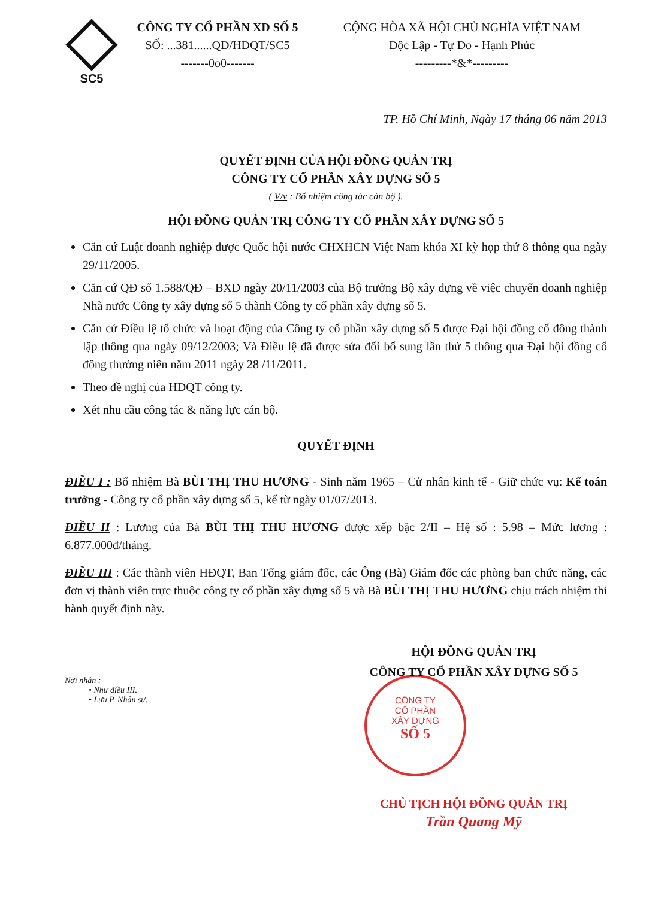SC5
CÔNG TY CỔ PHẦN XD SỐ 5
SỐ: ...381......QĐ/HĐQT/SC5
-------0o0-------
CỘNG HÒA XÃ HỘI CHỦ NGHĨA VIỆT NAM
Độc Lập - Tự Do - Hạnh Phúc
---------*&*---------
TP. Hồ Chí Minh, Ngày 17 tháng 06 năm 2013
QUYẾT ĐỊNH CỦA HỘI ĐỒNG QUẢN TRỊ
CÔNG TY CỔ PHẦN XÂY DỰNG SỐ 5
( V/v : Bổ nhiệm công tác cán bộ ).
HỘI ĐỒNG QUẢN TRỊ CÔNG TY CỔ PHẦN XÂY DỰNG SỐ 5
Căn cứ Luật doanh nghiệp được Quốc hội nước CHXHCN Việt Nam khóa XI kỳ họp thứ 8 thông qua ngày 29/11/2005.
Căn cứ QĐ số 1.588/QĐ – BXD ngày 20/11/2003 của Bộ trưởng Bộ xây dựng về việc chuyển doanh nghiệp Nhà nước Công ty xây dựng số 5 thành Công ty cổ phần xây dựng số 5.
Căn cứ Điều lệ tổ chức và hoạt động của Công ty cổ phần xây dựng số 5 được Đại hội đồng cổ đông thành lập thông qua ngày 09/12/2003; Và Điều lệ đã được sửa đổi bổ sung lần thứ 5 thông qua Đại hội đồng cổ đông thường niên năm 2011 ngày 28 /11/2011.
Theo đề nghị của HĐQT công ty.
Xét nhu cầu công tác & năng lực cán bộ.
QUYẾT ĐỊNH
ĐIỀU I : Bổ nhiệm Bà BÙI THỊ THU HƯƠNG - Sinh năm 1965 – Cử nhân kinh tế - Giữ chức vụ: Kế toán trưởng - Công ty cổ phần xây dựng số 5, kể từ ngày 01/07/2013.
ĐIỀU II : Lương của Bà BÙI THỊ THU HƯƠNG được xếp bậc 2/II – Hệ số : 5.98 – Mức lương : 6.877.000đ/tháng.
ĐIỀU III : Các thành viên HĐQT, Ban Tổng giám đốc, các Ông (Bà) Giám đốc các phòng ban chức năng, các đơn vị thành viên trực thuộc công ty cổ phần xây dựng số 5 và Bà BÙI THỊ THU HƯƠNG chịu trách nhiệm thi hành quyết định này.
HỘI ĐỒNG QUẢN TRỊ
CÔNG TY CỔ PHẦN XÂY DỰNG SỐ 5
Nơi nhận :
• Như điều III.
• Lưu P. Nhân sự.
CÔNG TY
CỔ PHẦN
XÂY DỰNG
SỐ 5
CHỦ TỊCH HỘI ĐỒNG QUẢN TRỊ
Trần Quang Mỹ